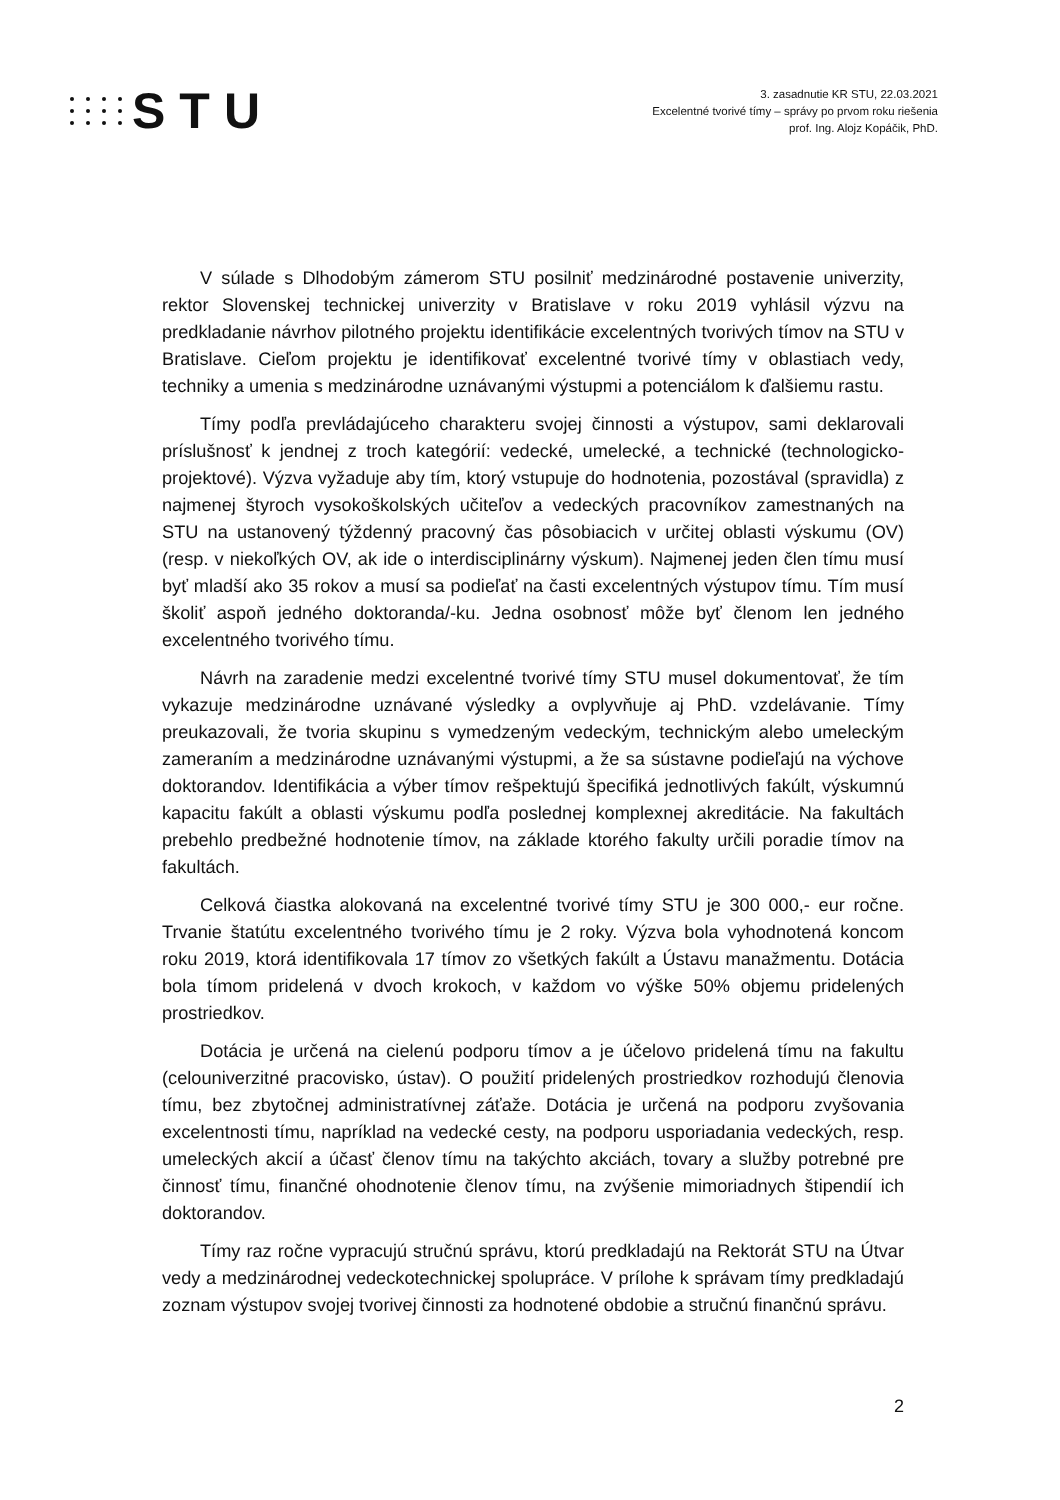STU
3. zasadnutie KR STU, 22.03.2021
Excelentné tvorivé tímy – správy po prvom roku riešenia
prof. Ing. Alojz Kopáčik, PhD.
V súlade s Dlhodobým zámerom STU posilniť medzinárodné postavenie univerzity, rektor Slovenskej technickej univerzity v Bratislave v roku 2019 vyhlásil výzvu na predkladanie návrhov pilotného projektu identifikácie excelentných tvorivých tímov na STU v Bratislave. Cieľom projektu je identifikovať excelentné tvorivé tímy v oblastiach vedy, techniky a umenia s medzinárodne uznávanými výstupmi a potenciálom k ďalšiemu rastu.
Tímy podľa prevládajúceho charakteru svojej činnosti a výstupov, sami deklarovali príslušnosť k jendnej z troch kategórií: vedecké, umelecké, a technické (technologicko-projektové). Výzva vyžaduje aby tím, ktorý vstupuje do hodnotenia, pozostával (spravidla) z najmenej štyroch vysokoškolských učiteľov a vedeckých pracovníkov zamestnaných na STU na ustanovený týždenný pracovný čas pôsobiacich v určitej oblasti výskumu (OV) (resp. v niekoľkých OV, ak ide o interdisciplinárny výskum). Najmenej jeden člen tímu musí byť mladší ako 35 rokov a musí sa podieľať na časti excelentných výstupov tímu. Tím musí školiť aspoň jedného doktoranda/-ku. Jedna osobnosť môže byť členom len jedného excelentného tvorivého tímu.
Návrh na zaradenie medzi excelentné tvorivé tímy STU musel dokumentovať, že tím vykazuje medzinárodne uznávané výsledky a ovplyvňuje aj PhD. vzdelávanie. Tímy preukazovali, že tvoria skupinu s vymedzeným vedeckým, technickým alebo umeleckým zameraním a medzinárodne uznávanými výstupmi, a že sa sústavne podieľajú na výchove doktorandov. Identifikácia a výber tímov rešpektujú špecifiká jednotlivých fakúlt, výskumnú kapacitu fakúlt a oblasti výskumu podľa poslednej komplexnej akreditácie. Na fakultách prebehlo predbežné hodnotenie tímov, na základe ktorého fakulty určili poradie tímov na fakultách.
Celková čiastka alokovaná na excelentné tvorivé tímy STU je 300 000,- eur ročne. Trvanie štatútu excelentného tvorivého tímu je 2 roky. Výzva bola vyhodnotená koncom roku 2019, ktorá identifikovala 17 tímov zo všetkých fakúlt a Ústavu manažmentu. Dotácia bola tímom pridelená v dvoch krokoch, v každom vo výške 50% objemu pridelených prostriedkov.
Dotácia je určená na cielenú podporu tímov a je účelovo pridelená tímu na fakultu (celouniverzitné pracovisko, ústav). O použití pridelených prostriedkov rozhodujú členovia tímu, bez zbytočnej administratívnej záťaže. Dotácia je určená na podporu zvyšovania excelentnosti tímu, napríklad na vedecké cesty, na podporu usporiadania vedeckých, resp. umeleckých akcií a účasť členov tímu na takýchto akciách, tovary a služby potrebné pre činnosť tímu, finančné ohodnotenie členov tímu, na zvýšenie mimoriadnych štipendií ich doktorandov.
Tímy raz ročne vypracujú stručnú správu, ktorú predkladajú na Rektorát STU na Útvar vedy a medzinárodnej vedeckotechnickej spolupráce. V prílohe k správam tímy predkladajú zoznam výstupov svojej tvorivej činnosti za hodnotené obdobie a stručnú finančnú správu.
2